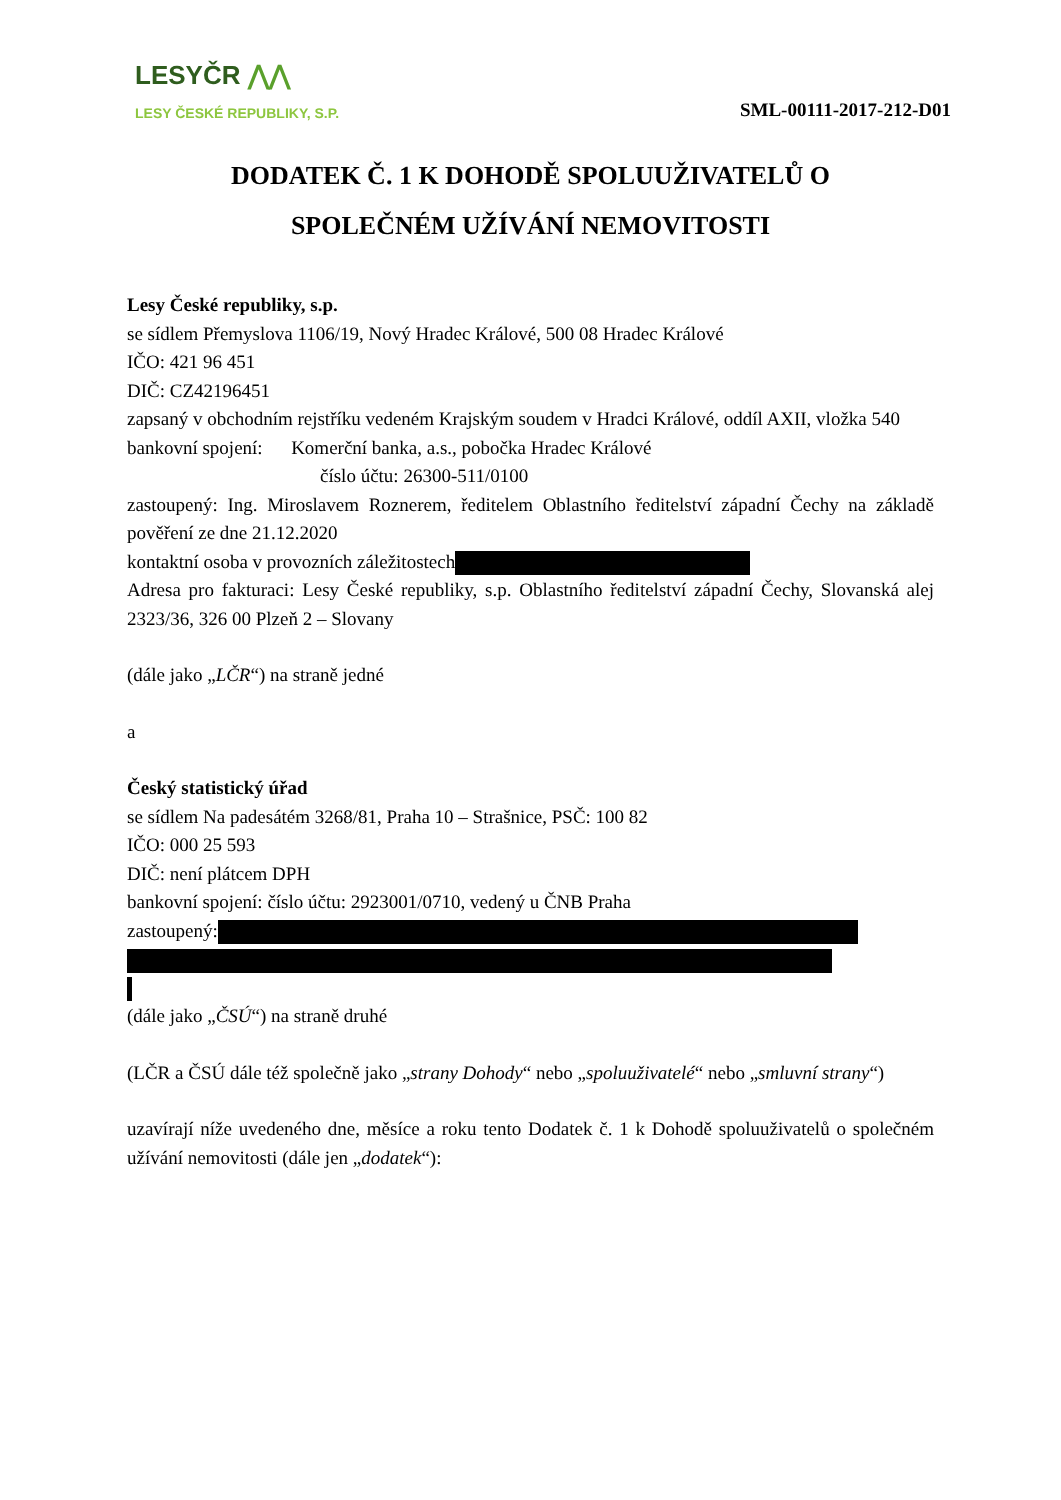LESYČR ⋀⋀
LESY ČESKÉ REPUBLIKY, S.P.
SML-00111-2017-212-D01
DODATEK Č. 1 K DOHODĚ SPOLUUŽIVATELŮ O SPOLEČNÉM UŽÍVÁNÍ NEMOVITOSTI
Lesy České republiky, s.p.
se sídlem Přemyslova 1106/19, Nový Hradec Králové, 500 08 Hradec Králové
IČO: 421 96 451
DIČ: CZ42196451
zapsaný v obchodním rejstříku vedeném Krajským soudem v Hradci Králové, oddíl AXII, vložka 540
bankovní spojení: Komerční banka, a.s., pobočka Hradec Králové
číslo účtu: 26300-511/0100
zastoupený: Ing. Miroslavem Roznerem, ředitelem Oblastního ředitelství západní Čechy na základě pověření ze dne 21.12.2020
kontaktní osoba v provozních záležitostech
Adresa pro fakturaci: Lesy České republiky, s.p. Oblastního ředitelství západní Čechy, Slovanská alej 2323/36, 326 00 Plzeň 2 – Slovany
(dále jako „LČR“) na straně jedné
a
Český statistický úřad
se sídlem Na padesátém 3268/81, Praha 10 – Strašnice, PSČ: 100 82
IČO: 000 25 593
DIČ: není plátcem DPH
bankovní spojení: číslo účtu: 2923001/0710, vedený u ČNB Praha
zastoupený:
(dále jako „ČSÚ“) na straně druhé
(LČR a ČSÚ dále též společně jako „strany Dohody“ nebo „spoluuživatelé“ nebo „smluvní strany“)
uzavírají níže uvedeného dne, měsíce a roku tento Dodatek č. 1 k Dohodě spoluuživatelů o společném užívání nemovitosti (dále jen „dodatek“):